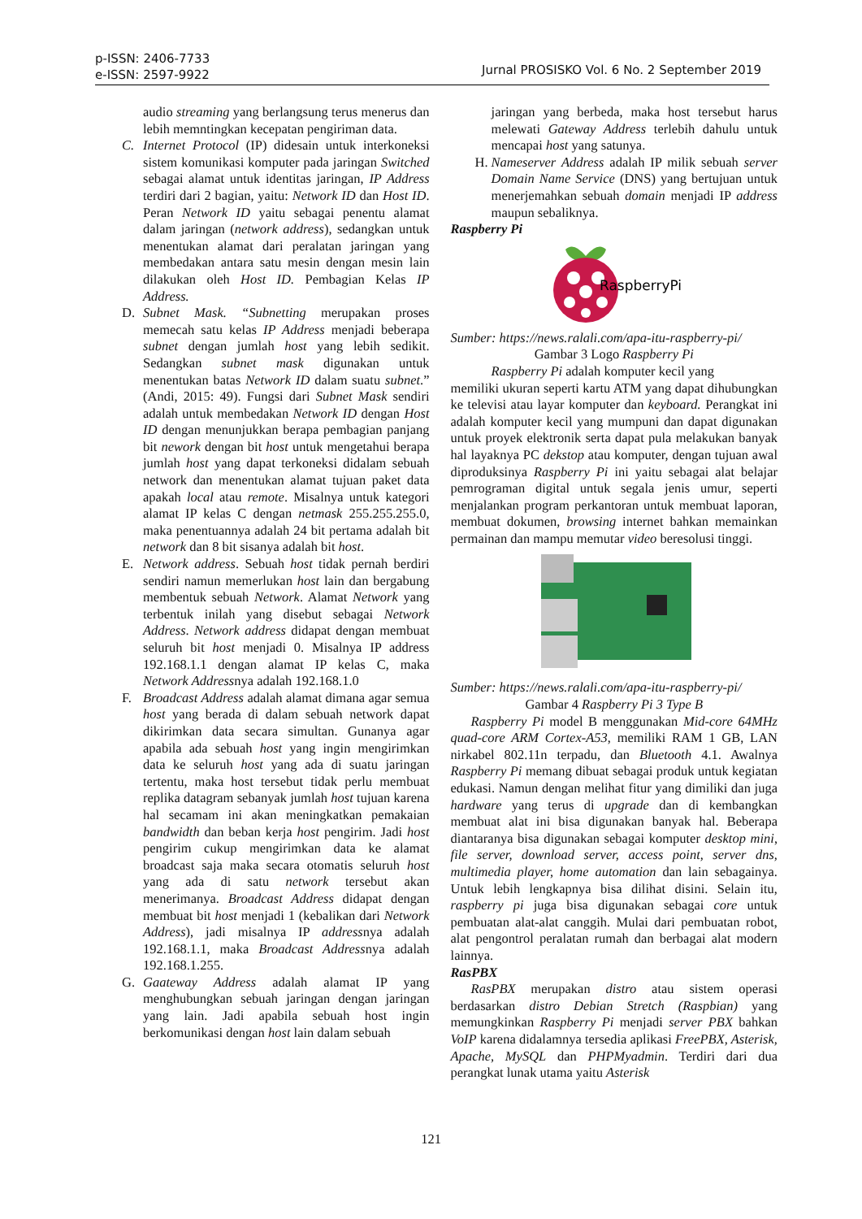p-ISSN: 2406-7733
e-ISSN: 2597-9922
Jurnal PROSISKO Vol. 6 No. 2 September 2019
audio streaming yang berlangsung terus menerus dan lebih memntingkan kecepatan pengiriman data.
C. Internet Protocol (IP) didesain untuk interkoneksi sistem komunikasi komputer pada jaringan Switched sebagai alamat untuk identitas jaringan, IP Address terdiri dari 2 bagian, yaitu: Network ID dan Host ID. Peran Network ID yaitu sebagai penentu alamat dalam jaringan (network address), sedangkan untuk menentukan alamat dari peralatan jaringan yang membedakan antara satu mesin dengan mesin lain dilakukan oleh Host ID. Pembagian Kelas IP Address.
D. Subnet Mask. “Subnetting merupakan proses memecah satu kelas IP Address menjadi beberapa subnet dengan jumlah host yang lebih sedikit. Sedangkan subnet mask digunakan untuk menentukan batas Network ID dalam suatu subnet.” (Andi, 2015: 49). Fungsi dari Subnet Mask sendiri adalah untuk membedakan Network ID dengan Host ID dengan menunjukkan berapa pembagian panjang bit nework dengan bit host untuk mengetahui berapa jumlah host yang dapat terkoneksi didalam sebuah network dan menentukan alamat tujuan paket data apakah local atau remote. Misalnya untuk kategori alamat IP kelas C dengan netmask 255.255.255.0, maka penentuannya adalah 24 bit pertama adalah bit network dan 8 bit sisanya adalah bit host.
E. Network address. Sebuah host tidak pernah berdiri sendiri namun memerlukan host lain dan bergabung membentuk sebuah Network. Alamat Network yang terbentuk inilah yang disebut sebagai Network Address. Network address didapat dengan membuat seluruh bit host menjadi 0. Misalnya IP address 192.168.1.1 dengan alamat IP kelas C, maka Network Addressnya adalah 192.168.1.0
F. Broadcast Address adalah alamat dimana agar semua host yang berada di dalam sebuah network dapat dikirimkan data secara simultan. Gunanya agar apabila ada sebuah host yang ingin mengirimkan data ke seluruh host yang ada di suatu jaringan tertentu, maka host tersebut tidak perlu membuat replika datagram sebanyak jumlah host tujuan karena hal secamam ini akan meningkatkan pemakaian bandwidth dan beban kerja host pengirim. Jadi host pengirim cukup mengirimkan data ke alamat broadcast saja maka secara otomatis seluruh host yang ada di satu network tersebut akan menerimanya. Broadcast Address didapat dengan membuat bit host menjadi 1 (kebalikan dari Network Address), jadi misalnya IP addressnya adalah 192.168.1.1, maka Broadcast Addressnya adalah 192.168.1.255.
G. Gaateway Address adalah alamat IP yang menghubungkan sebuah jaringan dengan jaringan yang lain. Jadi apabila sebuah host ingin berkomunikasi dengan host lain dalam sebuah
jaringan yang berbeda, maka host tersebut harus melewati Gateway Address terlebih dahulu untuk mencapai host yang satunya.
H. Nameserver Address adalah IP milik sebuah server Domain Name Service (DNS) yang bertujuan untuk menerjemahkan sebuah domain menjadi IP address maupun sebaliknya.
Raspberry Pi
RaspberryPi
Sumber: https://news.ralali.com/apa-itu-raspberry-pi/
Gambar 3 Logo Raspberry Pi
Raspberry Pi adalah komputer kecil yang
memiliki ukuran seperti kartu ATM yang dapat dihubungkan ke televisi atau layar komputer dan keyboard. Perangkat ini adalah komputer kecil yang mumpuni dan dapat digunakan untuk proyek elektronik serta dapat pula melakukan banyak hal layaknya PC dekstop atau komputer, dengan tujuan awal diproduksinya Raspberry Pi ini yaitu sebagai alat belajar pemrograman digital untuk segala jenis umur, seperti menjalankan program perkantoran untuk membuat laporan, membuat dokumen, browsing internet bahkan memainkan permainan dan mampu memutar video beresolusi tinggi.
Sumber: https://news.ralali.com/apa-itu-raspberry-pi/
Gambar 4 Raspberry Pi 3 Type B
Raspberry Pi model B menggunakan Mid-core 64MHz quad-core ARM Cortex-A53, memiliki RAM 1 GB, LAN nirkabel 802.11n terpadu, dan Bluetooth 4.1. Awalnya Raspberry Pi memang dibuat sebagai produk untuk kegiatan edukasi. Namun dengan melihat fitur yang dimiliki dan juga hardware yang terus di upgrade dan di kembangkan membuat alat ini bisa digunakan banyak hal. Beberapa diantaranya bisa digunakan sebagai komputer desktop mini, file server, download server, access point, server dns, multimedia player, home automation dan lain sebagainya. Untuk lebih lengkapnya bisa dilihat disini. Selain itu, raspberry pi juga bisa digunakan sebagai core untuk pembuatan alat-alat canggih. Mulai dari pembuatan robot, alat pengontrol peralatan rumah dan berbagai alat modern lainnya.
RasPBX
RasPBX merupakan distro atau sistem operasi berdasarkan distro Debian Stretch (Raspbian) yang memungkinkan Raspberry Pi menjadi server PBX bahkan VoIP karena didalamnya tersedia aplikasi FreePBX, Asterisk, Apache, MySQL dan PHPMyadmin. Terdiri dari dua perangkat lunak utama yaitu Asterisk
121